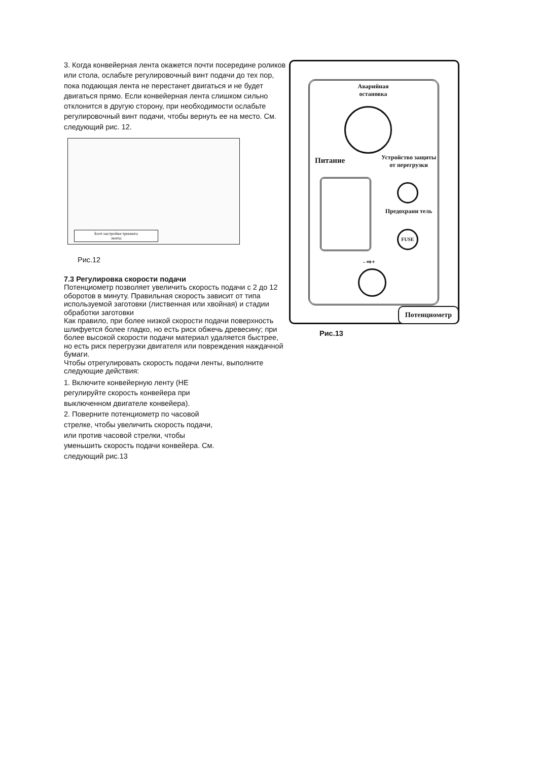3. Когда конвейерная лента окажется почти посередине роликов или стола, ослабьте регулировочный винт подачи до тех пор, пока подающая лента не перестанет двигаться и не будет двигаться прямо. Если конвейерная лента слишком сильно отклонится в другую сторону, при необходимости ослабьте регулировочный винт подачи, чтобы вернуть ее на место. См. следующий рис. 12.
Болт настройки трекинга
ленты
Рис.12
7.3 Регулировка скорости подачи
Потенциометр позволяет увеличить скорость подачи с 2 до 12 оборотов в минуту. Правильная скорость зависит от типа используемой заготовки (лиственная или хвойная) и стадии обработки заготовки
Как правило, при более низкой скорости подачи поверхность шлифуется более гладко, но есть риск обжечь древесину; при более высокой скорости подачи материал удаляется быстрее, но есть риск перегрузки двигателя или повреждения наждачной бумаги.
Чтобы отрегулировать скорость подачи ленты, выполните следующие действия:
1. Включите конвейерную ленту (НЕ регулируйте скорость конвейера при выключенном двигателе конвейера).
2. Поверните потенциометр по часовой стрелке, чтобы увеличить скорость подачи, или против часовой стрелки, чтобы уменьшить скорость подачи конвейера. См. следующий рис.13
Аварийная остановка
Питание
Устройство защиты от перегрузки
Предохрани тель
FUSE
- ⇨+
Потенциометр
Рис.13